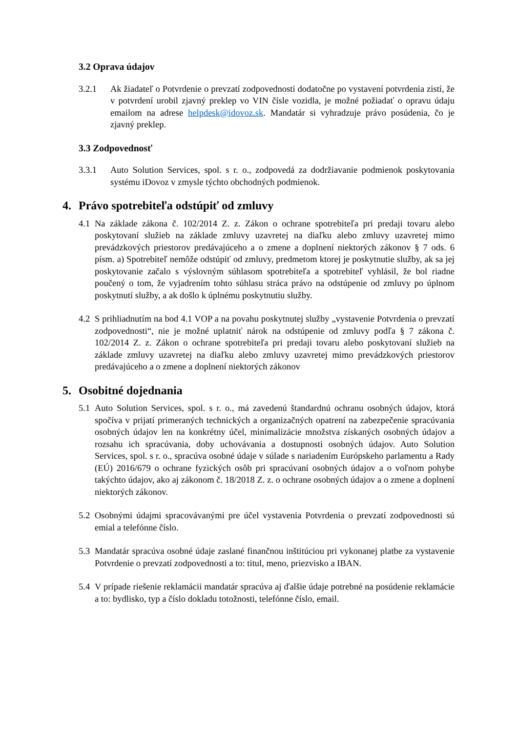3.2 Oprava údajov
3.2.1 Ak žiadateľ o Potvrdenie o prevzatí zodpovednosti dodatočne po vystavení potvrdenia zistí, že v potvrdení urobil zjavný preklep vo VIN čísle vozidla, je možné požiadať o opravu údaju emailom na adrese helpdesk@idovoz.sk. Mandatár si vyhradzuje právo posúdenia, čo je zjavný preklep.
3.3 Zodpovednosť
3.3.1 Auto Solution Services, spol. s r. o., zodpovedá za dodržiavanie podmienok poskytovania systému iDovoz v zmysle týchto obchodných podmienok.
4. Právo spotrebiteľa odstúpiť od zmluvy
4.1 Na základe zákona č. 102/2014 Z. z. Zákon o ochrane spotrebiteľa pri predaji tovaru alebo poskytovaní služieb na základe zmluvy uzavretej na diaľku alebo zmluvy uzavretej mimo prevádzkových priestorov predávajúceho a o zmene a doplnení niektorých zákonov § 7 ods. 6 písm. a) Spotrebiteľ nemôže odstúpiť od zmluvy, predmetom ktorej je poskytnutie služby, ak sa jej poskytovanie začalo s výslovným súhlasom spotrebiteľa a spotrebiteľ vyhlásil, že bol riadne poučený o tom, že vyjadrením tohto súhlasu stráca právo na odstúpenie od zmluvy po úplnom poskytnutí služby, a ak došlo k úplnému poskytnutiu služby.
4.2 S prihliadnutím na bod 4.1 VOP a na povahu poskytnutej služby „vystavenie Potvrdenia o prevzatí zodpovednosti“, nie je možné uplatniť nárok na odstúpenie od zmluvy podľa § 7 zákona č. 102/2014 Z. z. Zákon o ochrane spotrebiteľa pri predaji tovaru alebo poskytovaní služieb na základe zmluvy uzavretej na diaľku alebo zmluvy uzavretej mimo prevádzkových priestorov predávajúceho a o zmene a doplnení niektorých zákonov
5. Osobitné dojednania
5.1 Auto Solution Services, spol. s r. o., má zavedenú štandardnú ochranu osobných údajov, ktorá spočíva v prijatí primeraných technických a organizačných opatrení na zabezpečenie spracúvania osobných údajov len na konkrétny účel, minimalizácie množstva získaných osobných údajov a rozsahu ich spracúvania, doby uchovávania a dostupnosti osobných údajov. Auto Solution Services, spol. s r. o., spracúva osobné údaje v súlade s nariadením Európskeho parlamentu a Rady (EÚ) 2016/679 o ochrane fyzických osôb pri spracúvaní osobných údajov a o voľnom pohybe takýchto údajov, ako aj zákonom č. 18/2018 Z. z. o ochrane osobných údajov a o zmene a doplnení niektorých zákonov.
5.2 Osobnými údajmi spracovávanými pre účel vystavenia Potvrdenia o prevzatí zodpovednosti sú emial a telefónne číslo.
5.3 Mandatár spracúva osobné údaje zaslané finančnou inštitúciou pri vykonanej platbe za vystavenie Potvrdenie o prevzatí zodpovednosti a to: titul, meno, priezvisko a IBAN.
5.4 V prípade riešenie reklamácii mandatár spracúva aj ďalšie údaje potrebné na posúdenie reklamácie a to: bydlisko, typ a číslo dokladu totožnosti, telefónne číslo, email.